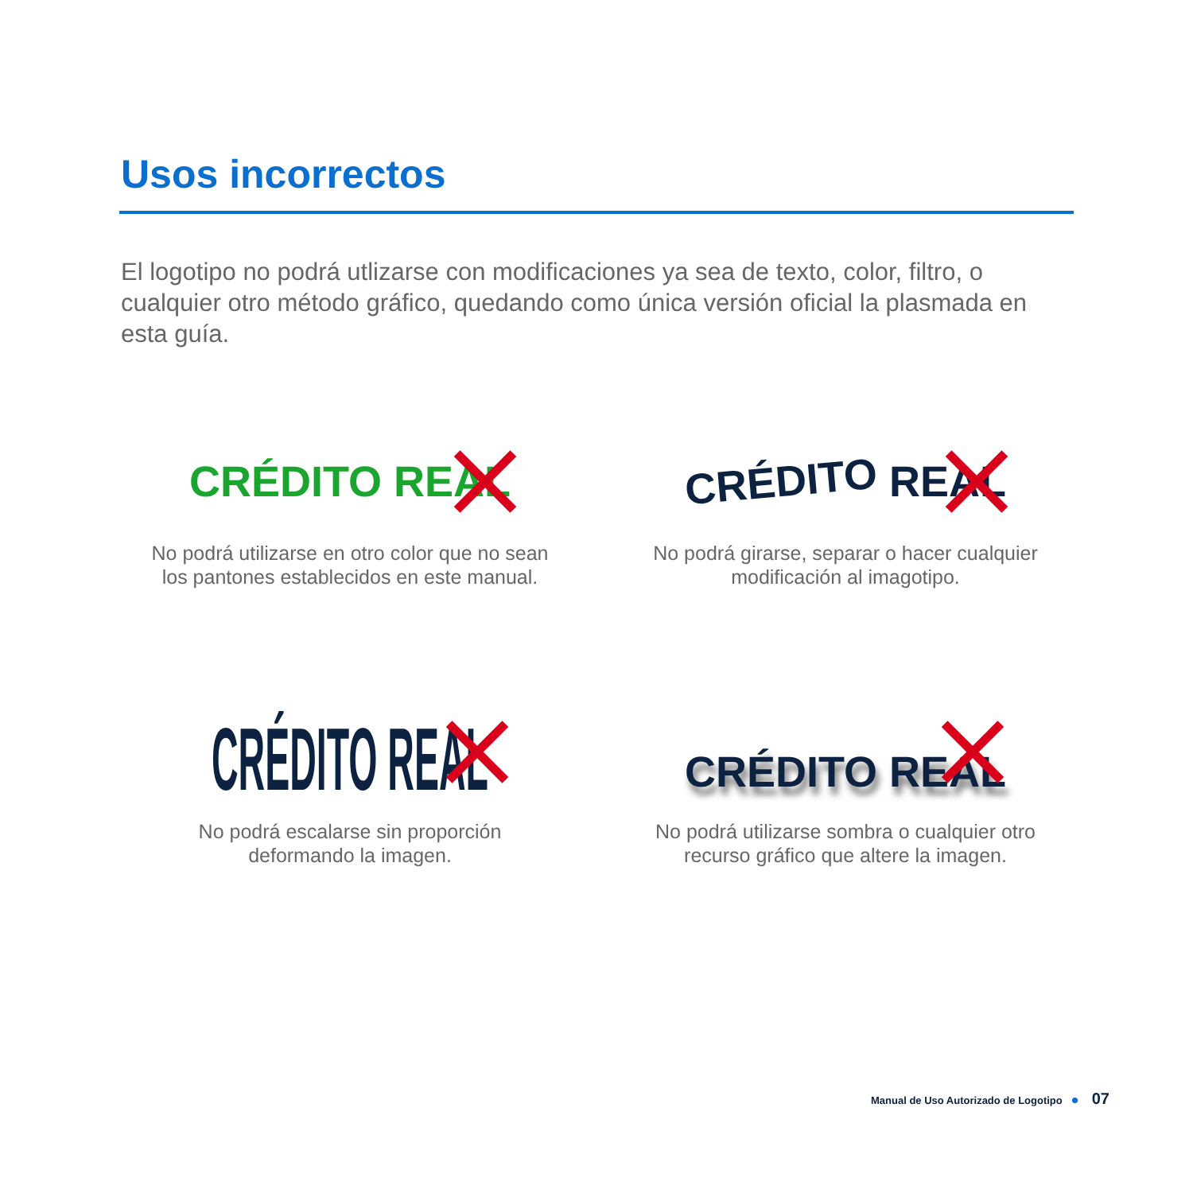Usos incorrectos
El logotipo no podrá utlizarse con modificaciones ya sea de texto, color, filtro, o cualquier otro método gráfico, quedando como única versión oficial la plasmada en esta guía.
CRÉDITO REAL
No podrá utilizarse en otro color que no sean los pantones establecidos en este manual.
CRÉDITO REAL
No podrá girarse, separar o hacer cualquier modificación al imagotipo.
CRÉDITO REAL
No podrá escalarse sin proporción deformando la imagen.
CRÉDITO REAL
No podrá utilizarse sombra o cualquier otro recurso gráfico que altere la imagen.
Manual de Uso Autorizado de Logotipo 07